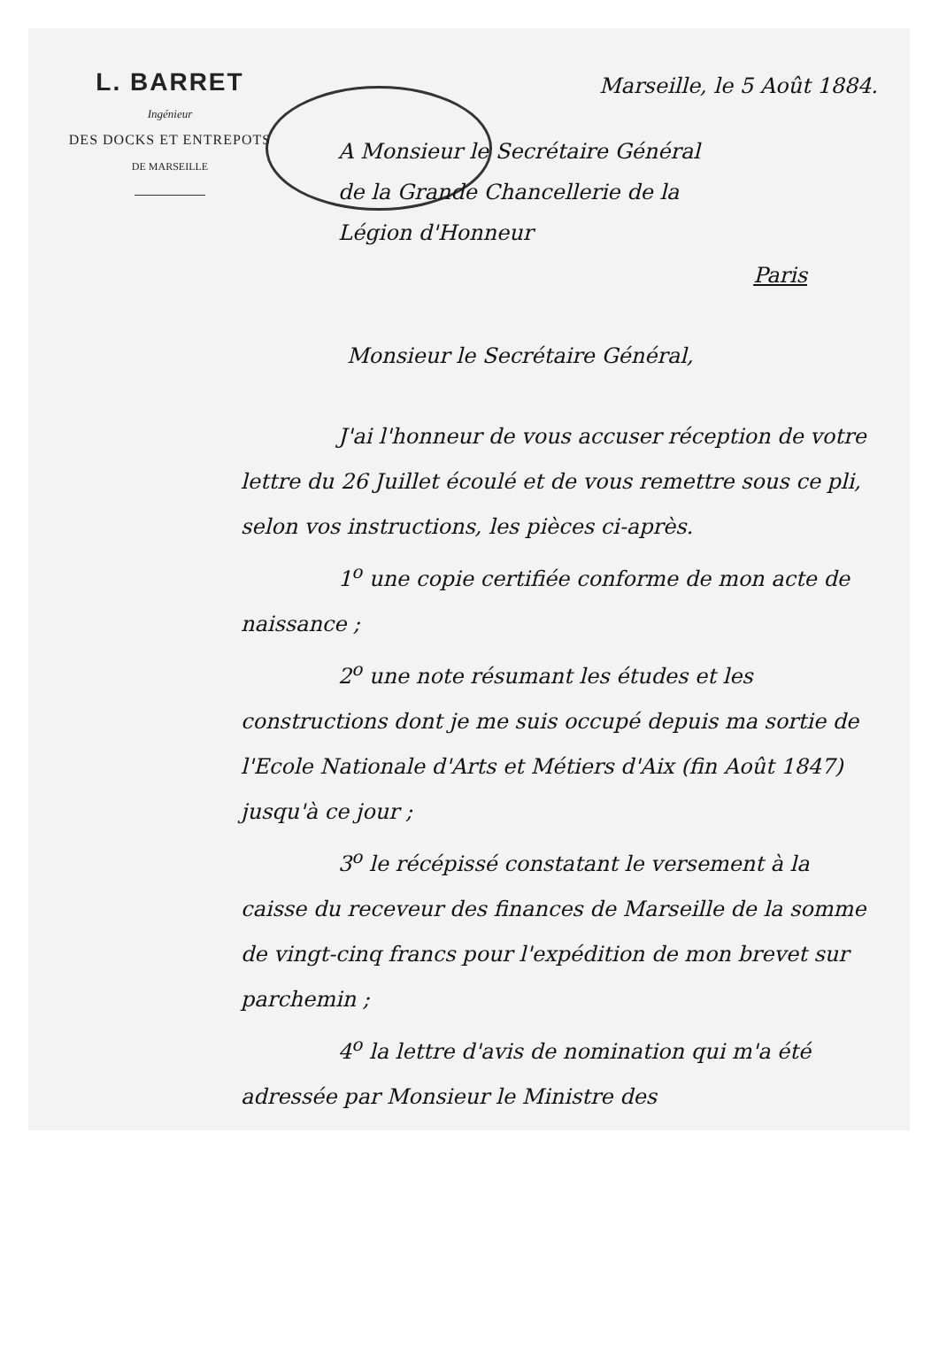L. BARRET
Ingénieur
DES DOCKS ET ENTREPOTS
DE MARSEILLE
Marseille, le 5 Août 1884.
A Monsieur le Secrétaire Général
de la Grande Chancellerie de la
Légion d'Honneur
Paris
Monsieur le Secrétaire Général,
J'ai l'honneur de vous accuser réception de votre lettre du 26 Juillet écoulé et de vous remettre sous ce pli, selon vos instructions, les pièces ci-après.
1<sup>o</sup> une copie certifiée conforme de mon acte de naissance ;
2<sup>o</sup> une note résumant les études et les constructions dont je me suis occupé depuis ma sortie de l'Ecole Nationale d'Arts et Métiers d'Aix (fin Août 1847) jusqu'à ce jour ;
3<sup>o</sup> le récépissé constatant le versement à la caisse du receveur des finances de Marseille de la somme de vingt-cinq francs pour l'expédition de mon brevet sur parchemin ;
4<sup>o</sup> la lettre d'avis de nomination qui m'a été adressée par Monsieur le Ministre des